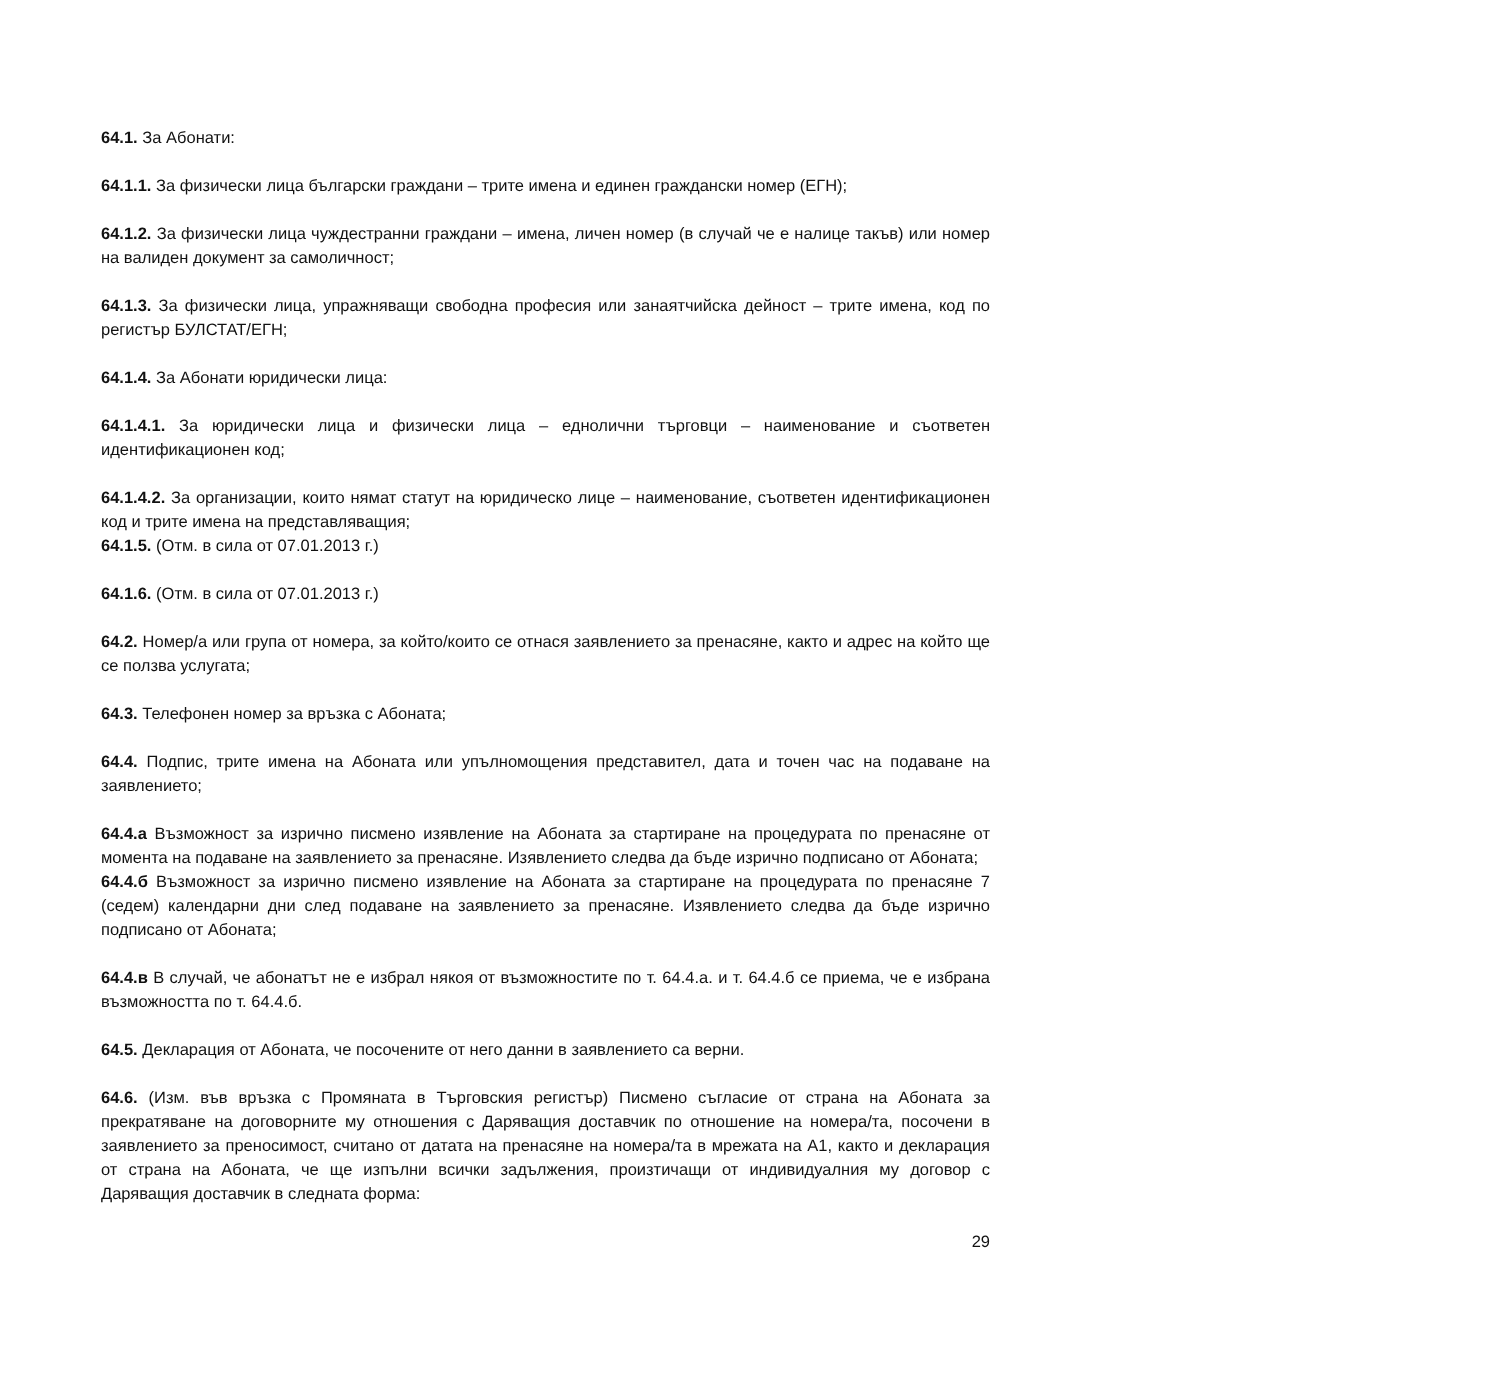64.1. За Абонати:
64.1.1. За физически лица български граждани – трите имена и единен граждански номер (ЕГН);
64.1.2. За физически лица чуждестранни граждани – имена, личен номер (в случай че е налице такъв) или номер на валиден документ за самоличност;
64.1.3. За физически лица, упражняващи свободна професия или занаятчийска дейност – трите имена, код по регистър БУЛСТАТ/ЕГН;
64.1.4. За Абонати юридически лица:
64.1.4.1. За юридически лица и физически лица – еднолични търговци – наименование и съответен идентификационен код;
64.1.4.2. За организации, които нямат статут на юридическо лице – наименование, съответен идентификационен код и трите имена на представляващия;
64.1.5. (Отм. в сила от 07.01.2013 г.)
64.1.6. (Отм. в сила от 07.01.2013 г.)
64.2. Номер/а или група от номера, за който/които се отнася заявлението за пренасяне, както и адрес на който ще се ползва услугата;
64.3. Телефонен номер за връзка с Абоната;
64.4. Подпис, трите имена на Абоната или упълномощения представител, дата и точен час на подаване на заявлението;
64.4.а Възможност за изрично писмено изявление на Абоната за стартиране на процедурата по пренасяне от момента на подаване на заявлението за пренасяне. Изявлението следва да бъде изрично подписано от Абоната;
64.4.б Възможност за изрично писмено изявление на Абоната за стартиране на процедурата по пренасяне 7 (седем) календарни дни след подаване на заявлението за пренасяне. Изявлението следва да бъде изрично подписано от Абоната;
64.4.в В случай, че абонатът не е избрал някоя от възможностите по т. 64.4.а. и т. 64.4.б се приема, че е избрана възможността по т. 64.4.б.
64.5. Декларация от Абоната, че посочените от него данни в заявлението са верни.
64.6. (Изм. във връзка с Промяната в Търговския регистър) Писмено съгласие от страна на Абоната за прекратяване на договорните му отношения с Даряващия доставчик по отношение на номера/та, посочени в заявлението за преносимост, считано от датата на пренасяне на номера/та в мрежата на А1, както и декларация от страна на Абоната, че ще изпълни всички задължения, произтичащи от индивидуалния му договор с Даряващия доставчик в следната форма:
29